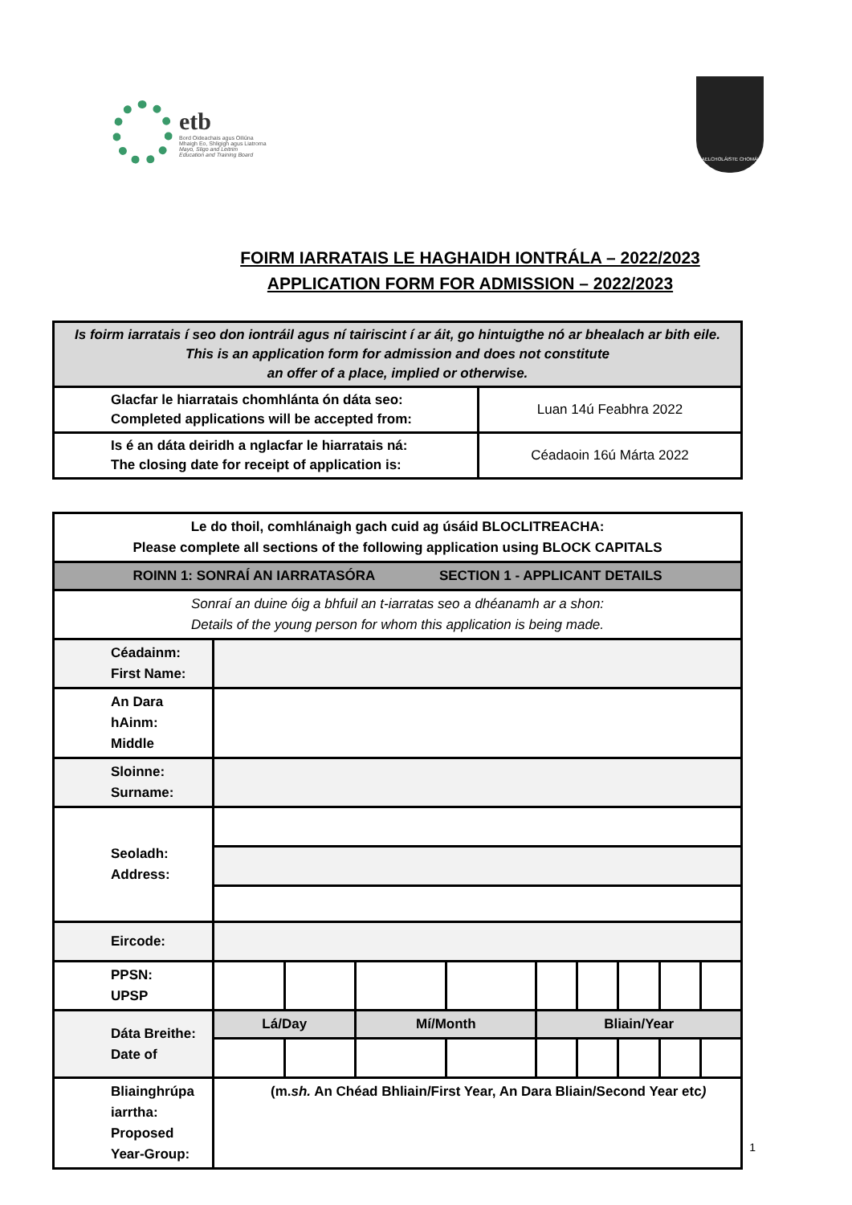etb
Bord Oideachais agus Oiliúna
Mhaigh Eo, Shligigh agus Liatroma
Mayo, Sligo and Leitrim
Education and Training Board
GAELCHOLÁISTE CHOMÁIN
FOIRM IARRATAIS LE HAGHAIDH IONTRÁLA – 2022/2023
APPLICATION FORM FOR ADMISSION – 2022/2023
| Is foirm iarratais í seo don iontráil agus ní tairiscint í ar áit, go hintuigthe nó ar bhealach ar bith eile. This is an application form for admission and does not constitute an offer of a place, implied or otherwise. | |
| Glacfar le hiarratais chomhlánta ón dáta seo: Completed applications will be accepted from: | Luan 14ú Feabhra 2022 |
| Is é an dáta deiridh a nglacfar le hiarratais ná: The closing date for receipt of application is: | Céadaoin 16ú Márta 2022 |
| Le do thoil, comhlánaigh gach cuid ag úsáid BLOCLITREACHA: Please complete all sections of the following application using BLOCK CAPITALS | | | | | | | | | |
| ROINN 1: SONRAÍ AN IARRATASÓRA SECTION 1 - APPLICANT DETAILS | | | | | | | | | |
| Sonraí an duine óig a bhfuil an t-iarratas seo a dhéanamh ar a shon: Details of the young person for whom this application is being made. | | | | | | | | | |
| Céadainm: First Name: | | | | | | | | | |
| An Dara hAinm: Middle | | | | | | | | | |
| Sloinne: Surname: | | | | | | | | | |
| Seoladh: Address: | | | | | | | | | |
| Eircode: | | | | | | | | | |
| PPSN: UPSP | | | | | | | | | |
| Dáta Breithe: Date of | Lá/Day | | Mí/Month | | Bliain/Year | | | | |
| Bliainghrúpa iarrtha: Proposed Year-Group: | (m. sh. An Chéad Bhliain/First Year, An Dara Bliain/Second Year etc ) | | | | | | | | |
1